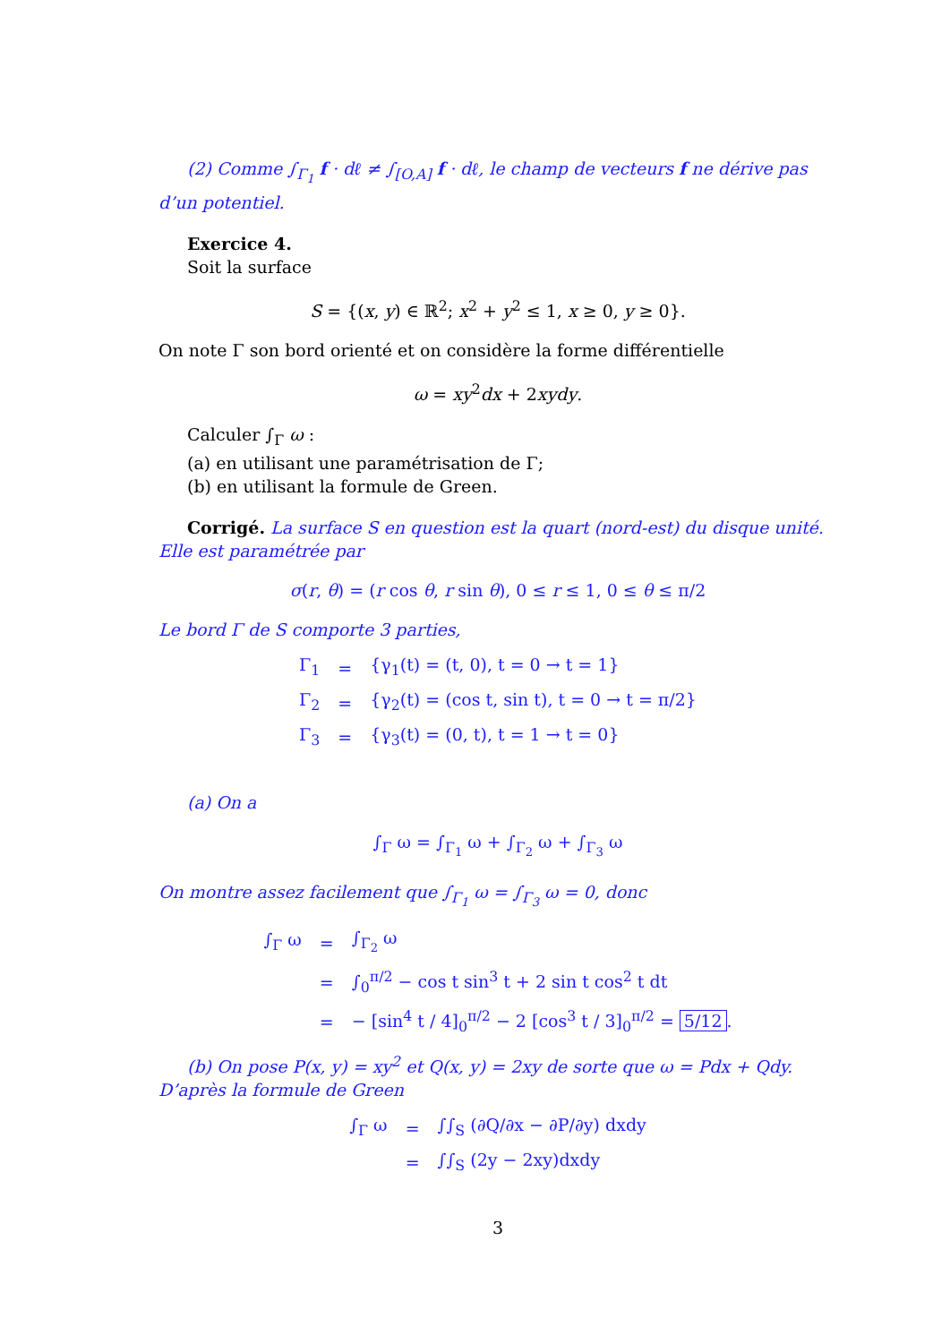(2) Comme ∫<sub>Γ<sub>1</sub></sub> f · dℓ ≠ ∫<sub>[O,A]</sub> f · dℓ, le champ de vecteurs f ne dérive pas d’un potentiel.
Exercice 4.
Soit la surface
S = {(x, y) ∈ ℝ<sup>2</sup>; x<sup>2</sup> + y<sup>2</sup> ≤ 1, x ≥ 0, y ≥ 0}.
On note Γ son bord orienté et on considère la forme différentielle
ω = xy<sup>2</sup>dx + 2xydy.
Calculer ∫<sub>Γ</sub> ω :
(a) en utilisant une paramétrisation de Γ;
(b) en utilisant la formule de Green.
Corrigé. La surface S en question est la quart (nord-est) du disque unité. Elle est paramétrée par
σ(r, θ) = (r cos θ, r sin θ), 0 ≤ r ≤ 1, 0 ≤ θ ≤ π/2
Le bord Γ de S comporte 3 parties,
| Γ<sub>1</sub> | = | {γ<sub>1</sub>(t) = (t, 0), t = 0 → t = 1} |
| Γ<sub>2</sub> | = | {γ<sub>2</sub>(t) = (cos t, sin t), t = 0 → t = π/2} |
| Γ<sub>3</sub> | = | {γ<sub>3</sub>(t) = (0, t), t = 1 → t = 0} |
(a) On a
∫<sub>Γ</sub> ω = ∫<sub>Γ<sub>1</sub></sub> ω + ∫<sub>Γ<sub>2</sub></sub> ω + ∫<sub>Γ<sub>3</sub></sub> ω
On montre assez facilement que ∫<sub>Γ<sub>1</sub></sub> ω = ∫<sub>Γ<sub>3</sub></sub> ω = 0, donc
| ∫<sub>Γ</sub> ω | = | ∫<sub>Γ<sub>2</sub></sub> ω |
| | = | ∫<sub>0</sub><sup>π/2</sup> − cos t sin<sup>3</sup> t + 2 sin t cos<sup>2</sup> t dt |
| | = | − [sin<sup>4</sup> t / 4]<sub>0</sub><sup>π/2</sup> − 2 [cos<sup>3</sup> t / 3]<sub>0</sub><sup>π/2</sup> = 5/12 . |
(b) On pose P(x, y) = xy<sup>2</sup> et Q(x, y) = 2xy de sorte que ω = Pdx + Qdy. D’après la formule de Green
| ∫<sub>Γ</sub> ω | = | ∫∫<sub>S</sub> (∂Q/∂x − ∂P/∂y) dxdy |
| | = | ∫∫<sub>S</sub> (2y − 2xy)dxdy |
3